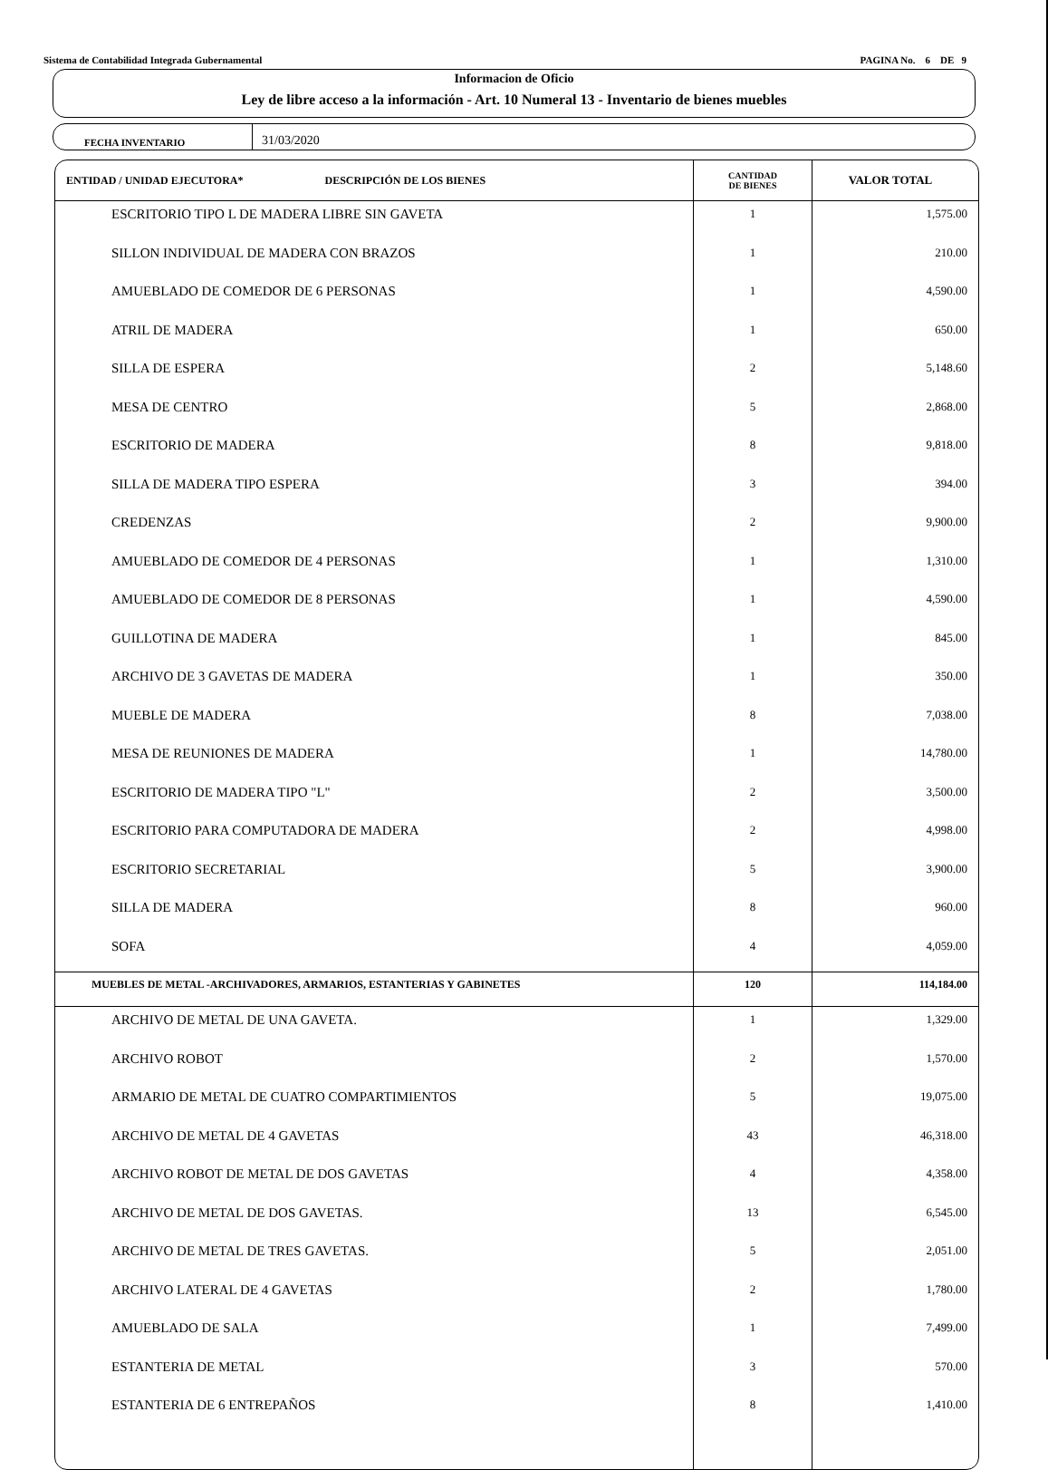Sistema de Contabilidad Integrada Gubernamental PAGINA No. 6 DE 9
Informacion de Oficio
Ley de libre acceso a la información - Art. 10 Numeral 13 - Inventario de bienes muebles
FECHA INVENTARIO
31/03/2020
| ENTIDAD / UNIDAD EJECUTORA* DESCRIPCIÓN DE LOS BIENES | CANTIDAD DE BIENES | VALOR TOTAL |
| --- | --- | --- |
| ESCRITORIO TIPO L DE MADERA LIBRE SIN GAVETA | 1 | 1,575.00 |
| SILLON INDIVIDUAL DE MADERA CON BRAZOS | 1 | 210.00 |
| AMUEBLADO DE COMEDOR DE 6 PERSONAS | 1 | 4,590.00 |
| ATRIL DE MADERA | 1 | 650.00 |
| SILLA DE ESPERA | 2 | 5,148.60 |
| MESA DE CENTRO | 5 | 2,868.00 |
| ESCRITORIO DE MADERA | 8 | 9,818.00 |
| SILLA DE MADERA TIPO ESPERA | 3 | 394.00 |
| CREDENZAS | 2 | 9,900.00 |
| AMUEBLADO DE COMEDOR DE 4 PERSONAS | 1 | 1,310.00 |
| AMUEBLADO DE COMEDOR DE 8 PERSONAS | 1 | 4,590.00 |
| GUILLOTINA DE MADERA | 1 | 845.00 |
| ARCHIVO DE 3 GAVETAS DE MADERA | 1 | 350.00 |
| MUEBLE DE MADERA | 8 | 7,038.00 |
| MESA DE REUNIONES DE MADERA | 1 | 14,780.00 |
| ESCRITORIO DE MADERA TIPO "L" | 2 | 3,500.00 |
| ESCRITORIO PARA COMPUTADORA DE MADERA | 2 | 4,998.00 |
| ESCRITORIO SECRETARIAL | 5 | 3,900.00 |
| SILLA DE MADERA | 8 | 960.00 |
| SOFA | 4 | 4,059.00 |
| MUEBLES DE METAL -ARCHIVADORES, ARMARIOS, ESTANTERIAS Y GABINETES | 120 | 114,184.00 |
| ARCHIVO DE METAL DE UNA GAVETA. | 1 | 1,329.00 |
| ARCHIVO ROBOT | 2 | 1,570.00 |
| ARMARIO DE METAL DE CUATRO COMPARTIMIENTOS | 5 | 19,075.00 |
| ARCHIVO DE METAL DE 4 GAVETAS | 43 | 46,318.00 |
| ARCHIVO ROBOT DE METAL DE DOS GAVETAS | 4 | 4,358.00 |
| ARCHIVO DE METAL DE DOS GAVETAS. | 13 | 6,545.00 |
| ARCHIVO DE METAL DE TRES GAVETAS. | 5 | 2,051.00 |
| ARCHIVO LATERAL DE 4 GAVETAS | 2 | 1,780.00 |
| AMUEBLADO DE SALA | 1 | 7,499.00 |
| ESTANTERIA DE METAL | 3 | 570.00 |
| ESTANTERIA DE 6 ENTREPAÑOS | 8 | 1,410.00 |